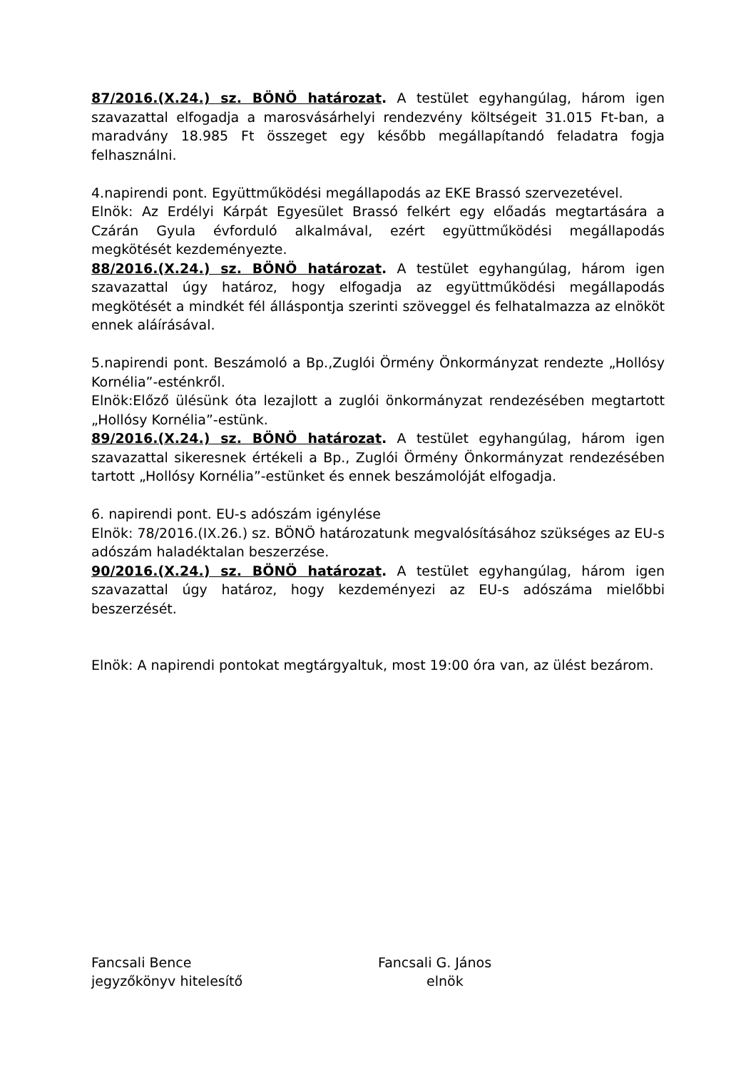87/2016.(X.24.) sz. BÖNÖ határozat. A testület egyhangúlag, három igen szavazattal elfogadja a marosvásárhelyi rendezvény költségeit 31.015 Ft-ban, a maradvány 18.985 Ft összeget egy később megállapítandó feladatra fogja felhasználni.
4.napirendi pont. Együttműködési megállapodás az EKE Brassó szervezetével.
Elnök: Az Erdélyi Kárpát Egyesület Brassó felkért egy előadás megtartására a Czárán Gyula évforduló alkalmával, ezért együttműködési megállapodás megkötését kezdeményezte.
88/2016.(X.24.) sz. BÖNÖ határozat. A testület egyhangúlag, három igen szavazattal úgy határoz, hogy elfogadja az együttműködési megállapodás megkötését a mindkét fél álláspontja szerinti szöveggel és felhatalmazza az elnököt ennek aláírásával.
5.napirendi pont. Beszámoló a Bp.,Zuglói Örmény Önkormányzat rendezte „Hollósy Kornélia”-esténkről.
Elnök:Előző ülésünk óta lezajlott a zuglói önkormányzat rendezésében megtartott „Hollósy Kornélia”-estünk.
89/2016.(X.24.) sz. BÖNÖ határozat. A testület egyhangúlag, három igen szavazattal sikeresnek értékeli a Bp., Zuglói Örmény Önkormányzat rendezésében tartott „Hollósy Kornélia”-estünket és ennek beszámolóját elfogadja.
6. napirendi pont. EU-s adószám igénylése
Elnök: 78/2016.(IX.26.) sz. BÖNÖ határozatunk megvalósításához szükséges az EU-s adószám haladéktalan beszerzése.
90/2016.(X.24.) sz. BÖNÖ határozat. A testület egyhangúlag, három igen szavazattal úgy határoz, hogy kezdeményezi az EU-s adószáma mielőbbi beszerzését.
Elnök: A napirendi pontokat megtárgyaltuk, most 19:00 óra van, az ülést bezárom.
Fancsali Bence
jegyzőkönyv hitelesítő
Fancsali G. János
elnök